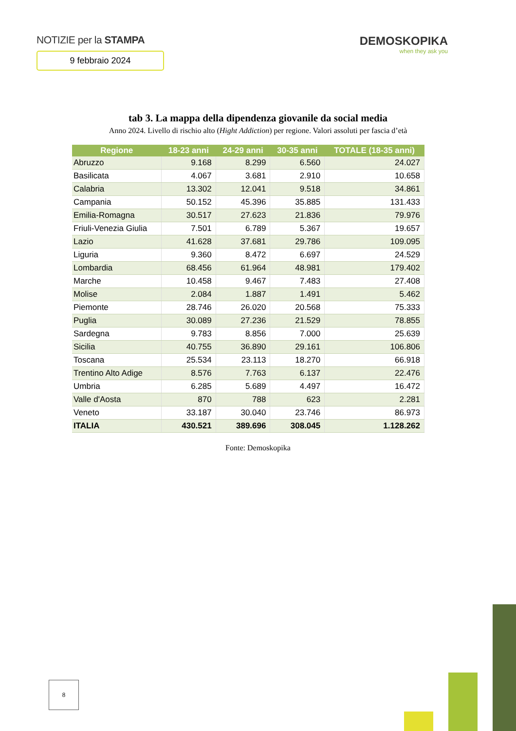NOTIZIE per la STAMPA
9 febbraio 2024
DEMOSKOPIKA
when they ask you
tab 3. La mappa della dipendenza giovanile da social media
Anno 2024. Livello di rischio alto (Hight Addiction) per regione. Valori assoluti per fascia d’età
| Regione | 18-23 anni | 24-29 anni | 30-35 anni | TOTALE (18-35 anni) |
| --- | --- | --- | --- | --- |
| Abruzzo | 9.168 | 8.299 | 6.560 | 24.027 |
| Basilicata | 4.067 | 3.681 | 2.910 | 10.658 |
| Calabria | 13.302 | 12.041 | 9.518 | 34.861 |
| Campania | 50.152 | 45.396 | 35.885 | 131.433 |
| Emilia-Romagna | 30.517 | 27.623 | 21.836 | 79.976 |
| Friuli-Venezia Giulia | 7.501 | 6.789 | 5.367 | 19.657 |
| Lazio | 41.628 | 37.681 | 29.786 | 109.095 |
| Liguria | 9.360 | 8.472 | 6.697 | 24.529 |
| Lombardia | 68.456 | 61.964 | 48.981 | 179.402 |
| Marche | 10.458 | 9.467 | 7.483 | 27.408 |
| Molise | 2.084 | 1.887 | 1.491 | 5.462 |
| Piemonte | 28.746 | 26.020 | 20.568 | 75.333 |
| Puglia | 30.089 | 27.236 | 21.529 | 78.855 |
| Sardegna | 9.783 | 8.856 | 7.000 | 25.639 |
| Sicilia | 40.755 | 36.890 | 29.161 | 106.806 |
| Toscana | 25.534 | 23.113 | 18.270 | 66.918 |
| Trentino Alto Adige | 8.576 | 7.763 | 6.137 | 22.476 |
| Umbria | 6.285 | 5.689 | 4.497 | 16.472 |
| Valle d'Aosta | 870 | 788 | 623 | 2.281 |
| Veneto | 33.187 | 30.040 | 23.746 | 86.973 |
| ITALIA | 430.521 | 389.696 | 308.045 | 1.128.262 |
Fonte: Demoskopika
8